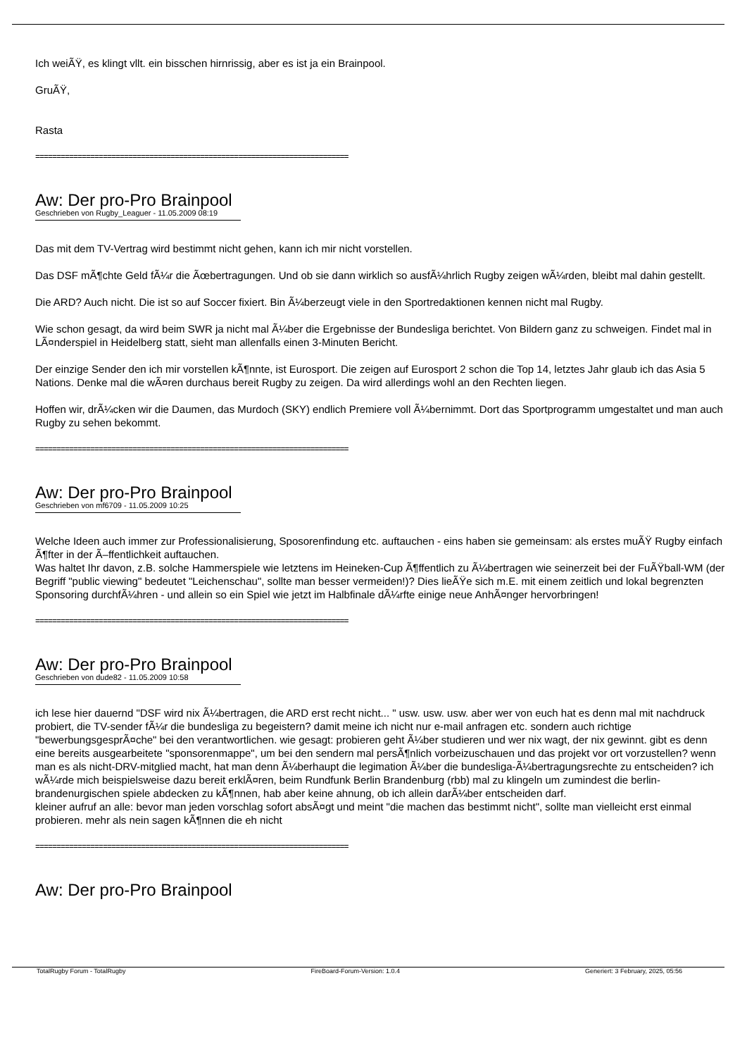Ich weiÃŸ, es klingt vllt. ein bisschen hirnrissig, aber es ist ja ein Brainpool.
GruÃŸ,
Rasta
==========================================================================
Aw: Der pro-Pro Brainpool
Geschrieben von Rugby_Leaguer - 11.05.2009 08:19
Das mit dem TV-Vertrag wird bestimmt nicht gehen, kann ich mir nicht vorstellen.
Das DSF mÃ¶chte Geld fÃ¼r die Ãœbertragungen. Und ob sie dann wirklich so ausfÃ¼hrlich Rugby zeigen wÃ¼rden, bleibt mal dahin gestellt.
Die ARD? Auch nicht. Die ist so auf Soccer fixiert. Bin Ã¼berzeugt viele in den Sportredaktionen kennen nicht mal Rugby.
Wie schon gesagt, da wird beim SWR ja nicht mal Ã¼ber die Ergebnisse der Bundesliga berichtet. Von Bildern ganz zu schweigen. Findet mal in LÃ¤nderspiel in Heidelberg statt, sieht man allenfalls einen 3-Minuten Bericht.
Der einzige Sender den ich mir vorstellen kÃ¶nnte, ist Eurosport. Die zeigen auf Eurosport 2 schon die Top 14, letztes Jahr glaub ich das Asia 5 Nations. Denke mal die wÃ¤ren durchaus bereit Rugby zu zeigen. Da wird allerdings wohl an den Rechten liegen.
Hoffen wir, drÃ¼cken wir die Daumen, das Murdoch (SKY) endlich Premiere voll Ã¼bernimmt. Dort das Sportprogramm umgestaltet und man auch Rugby zu sehen bekommt.
==========================================================================
Aw: Der pro-Pro Brainpool
Geschrieben von mf6709 - 11.05.2009 10:25
Welche Ideen auch immer zur Professionalisierung, Sposorenfindung etc. auftauchen - eins haben sie gemeinsam: als erstes muÃŸ Rugby einfach Ã¶fter in der Ã–ffentlichkeit auftauchen.
Was haltet Ihr davon, z.B. solche Hammerspiele wie letztens im Heineken-Cup Ã¶ffentlich zu Ã¼bertragen wie seinerzeit bei der FuÃŸball-WM (der Begriff "public viewing" bedeutet "Leichenschau", sollte man besser vermeiden!)? Dies lieÃŸe sich m.E. mit einem zeitlich und lokal begrenzten Sponsoring durchfÃ¼hren - und allein so ein Spiel wie jetzt im Halbfinale dÃ¼rfte einige neue AnhÃ¤nger hervorbringen!
==========================================================================
Aw: Der pro-Pro Brainpool
Geschrieben von dude82 - 11.05.2009 10:58
ich lese hier dauernd "DSF wird nix Ã¼bertragen, die ARD erst recht nicht... " usw. usw. usw. aber wer von euch hat es denn mal mit nachdruck probiert, die TV-sender fÃ¼r die bundesliga zu begeistern? damit meine ich nicht nur e-mail anfragen etc. sondern auch richtige "bewerbungsgesprÃ¤che" bei den verantwortlichen. wie gesagt: probieren geht Ã¼ber studieren und wer nix wagt, der nix gewinnt. gibt es denn eine bereits ausgearbeitete "sponsorenmappe", um bei den sendern mal persÃ¶nlich vorbeizuschauen und das projekt vor ort vorzustellen? wenn man es als nicht-DRV-mitglied macht, hat man denn Ã¼berhaupt die legimation Ã¼ber die bundesliga-Ã¼bertragungsrechte zu entscheiden? ich wÃ¼rde mich beispielsweise dazu bereit erklÃ¤ren, beim Rundfunk Berlin Brandenburg (rbb) mal zu klingeln um zumindest die berlin-brandenurgischen spiele abdecken zu kÃ¶nnen, hab aber keine ahnung, ob ich allein darÃ¼ber entscheiden darf.
kleiner aufruf an alle: bevor man jeden vorschlag sofort absÃ¤gt und meint "die machen das bestimmt nicht", sollte man vielleicht erst einmal probieren. mehr als nein sagen kÃ¶nnen die eh nicht
==========================================================================
Aw: Der pro-Pro Brainpool
TotalRugby Forum - TotalRugby FireBoard-Forum-Version: 1.0.4 Generiert: 3 February, 2025, 05:56